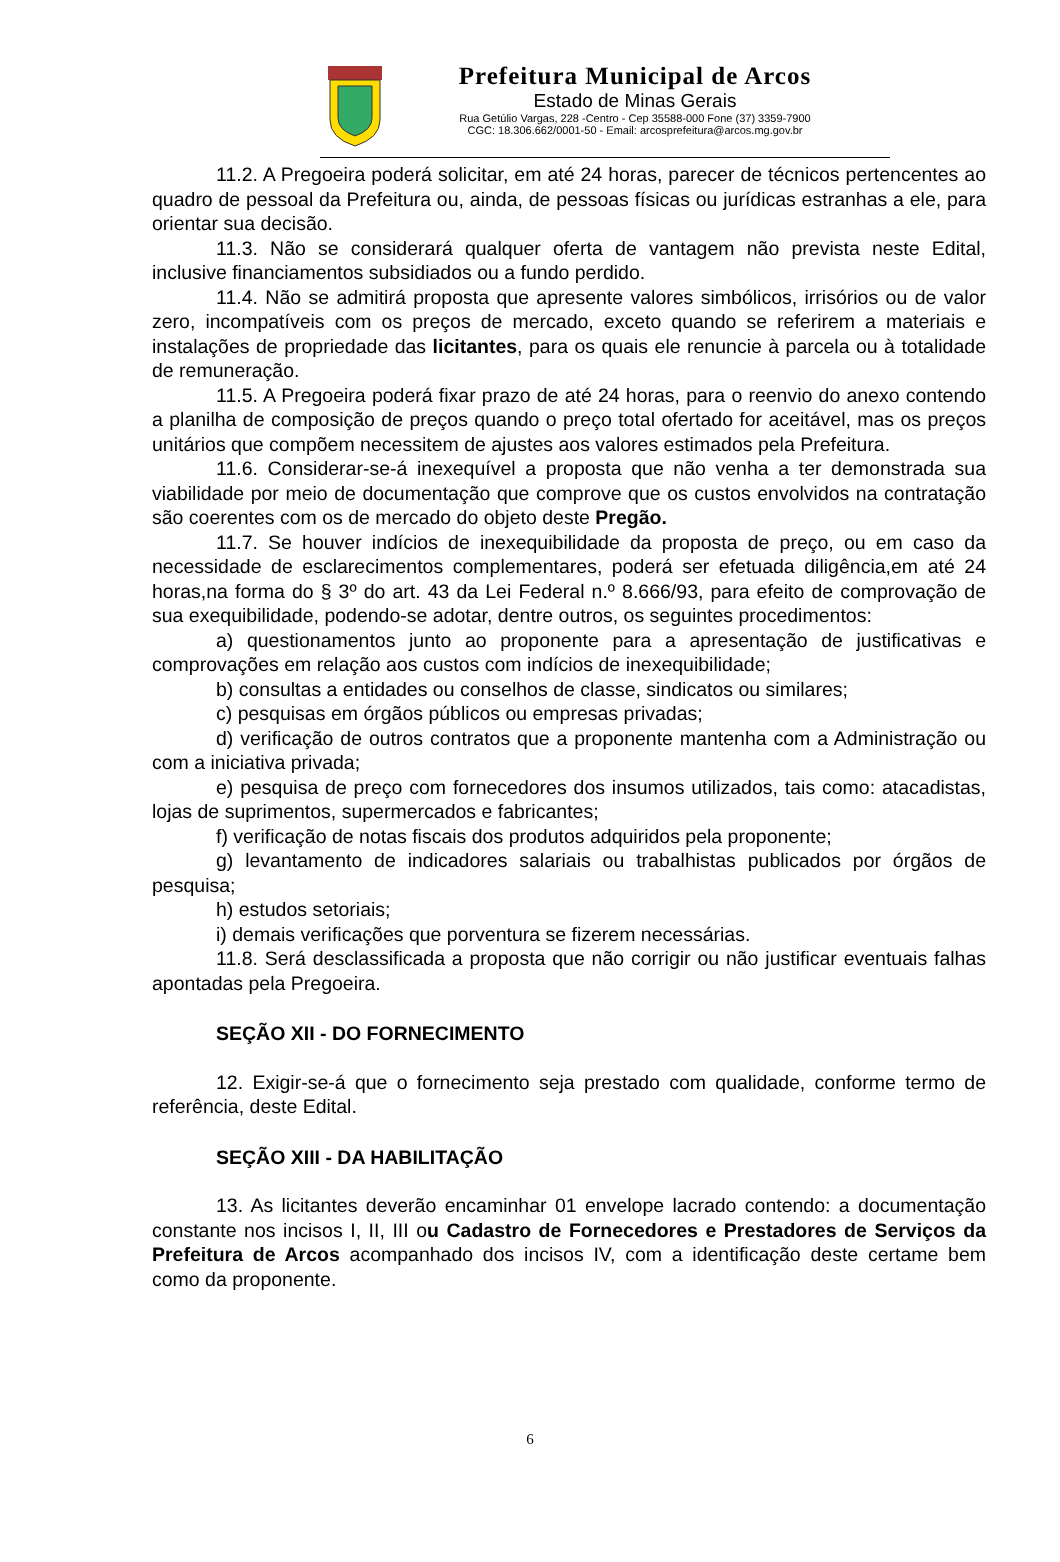Prefeitura Municipal de Arcos
Estado de Minas Gerais
Rua Getúlio Vargas, 228 -Centro - Cep 35588-000 Fone (37) 3359-7900
CGC: 18.306.662/0001-50 - Email: arcosprefeitura@arcos.mg.gov.br
11.2. A Pregoeira poderá solicitar, em até 24 horas, parecer de técnicos pertencentes ao quadro de pessoal da Prefeitura ou, ainda, de pessoas físicas ou jurídicas estranhas a ele, para orientar sua decisão.
11.3. Não se considerará qualquer oferta de vantagem não prevista neste Edital, inclusive financiamentos subsidiados ou a fundo perdido.
11.4. Não se admitirá proposta que apresente valores simbólicos, irrisórios ou de valor zero, incompatíveis com os preços de mercado, exceto quando se referirem a materiais e instalações de propriedade das licitantes, para os quais ele renuncie à parcela ou à totalidade de remuneração.
11.5. A Pregoeira poderá fixar prazo de até 24 horas, para o reenvio do anexo contendo a planilha de composição de preços quando o preço total ofertado for aceitável, mas os preços unitários que compõem necessitem de ajustes aos valores estimados pela Prefeitura.
11.6. Considerar-se-á inexequível a proposta que não venha a ter demonstrada sua viabilidade por meio de documentação que comprove que os custos envolvidos na contratação são coerentes com os de mercado do objeto deste Pregão.
11.7. Se houver indícios de inexequibilidade da proposta de preço, ou em caso da necessidade de esclarecimentos complementares, poderá ser efetuada diligência,em até 24 horas,na forma do § 3º do art. 43 da Lei Federal n.º 8.666/93, para efeito de comprovação de sua exequibilidade, podendo-se adotar, dentre outros, os seguintes procedimentos:
a) questionamentos junto ao proponente para a apresentação de justificativas e comprovações em relação aos custos com indícios de inexequibilidade;
b) consultas a entidades ou conselhos de classe, sindicatos ou similares;
c) pesquisas em órgãos públicos ou empresas privadas;
d) verificação de outros contratos que a proponente mantenha com a Administração ou com a iniciativa privada;
e) pesquisa de preço com fornecedores dos insumos utilizados, tais como: atacadistas, lojas de suprimentos, supermercados e fabricantes;
f) verificação de notas fiscais dos produtos adquiridos pela proponente;
g) levantamento de indicadores salariais ou trabalhistas publicados por órgãos de pesquisa;
h) estudos setoriais;
i) demais verificações que porventura se fizerem necessárias.
11.8. Será desclassificada a proposta que não corrigir ou não justificar eventuais falhas apontadas pela Pregoeira.
SEÇÃO XII - DO FORNECIMENTO
12. Exigir-se-á que o fornecimento seja prestado com qualidade, conforme termo de referência, deste Edital.
SEÇÃO XIII - DA HABILITAÇÃO
13. As licitantes deverão encaminhar 01 envelope lacrado contendo: a documentação constante nos incisos I, II, III ou Cadastro de Fornecedores e Prestadores de Serviços da Prefeitura de Arcos acompanhado dos incisos IV, com a identificação deste certame bem como da proponente.
6